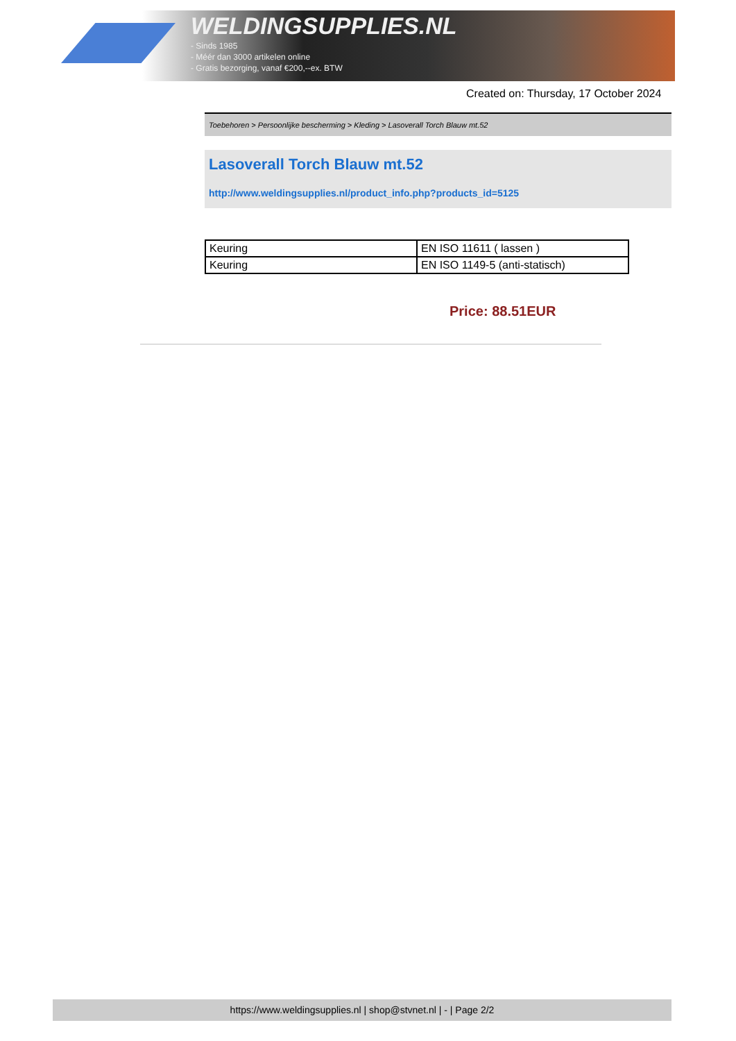WELDINGSUPPLIES.NL
- Sinds 1985
- Méér dan 3000 artikelen online
- Gratis bezorging, vanaf €200,--ex. BTW
Created on: Thursday, 17 October 2024
Toebehoren > Persoonlijke bescherming > Kleding > Lasoverall Torch Blauw mt.52
Lasoverall Torch Blauw mt.52
http://www.weldingsupplies.nl/product_info.php?products_id=5125
| Keuring | EN ISO 11611 ( lassen ) |
| Keuring | EN ISO 1149-5 (anti-statisch) |
Price: 88.51EUR
https://www.weldingsupplies.nl | shop@stvnet.nl | - | Page 2/2